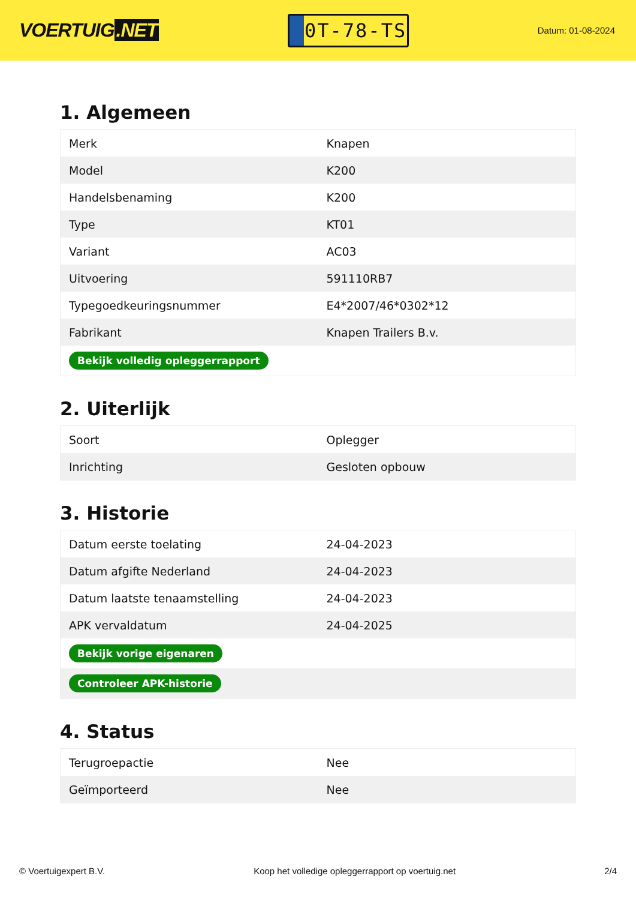VOERTUIG.NET
0T-78-TS
Datum: 01-08-2024
1. Algemeen
| Merk | Knapen |
| Model | K200 |
| Handelsbenaming | K200 |
| Type | KT01 |
| Variant | AC03 |
| Uitvoering | 591110RB7 |
| Typegoedkeuringsnummer | E4*2007/46*0302*12 |
| Fabrikant | Knapen Trailers B.v. |
| Bekijk volledig opleggerrapport | |
2. Uiterlijk
| Soort | Oplegger |
| Inrichting | Gesloten opbouw |
3. Historie
| Datum eerste toelating | 24-04-2023 |
| Datum afgifte Nederland | 24-04-2023 |
| Datum laatste tenaamstelling | 24-04-2023 |
| APK vervaldatum | 24-04-2025 |
| Bekijk vorige eigenaren | |
| Controleer APK-historie | |
4. Status
| Terugroepactie | Nee |
| Geïmporteerd | Nee |
© Voertuigexpert B.V. Koop het volledige opleggerrapport op voertuig.net 2/4